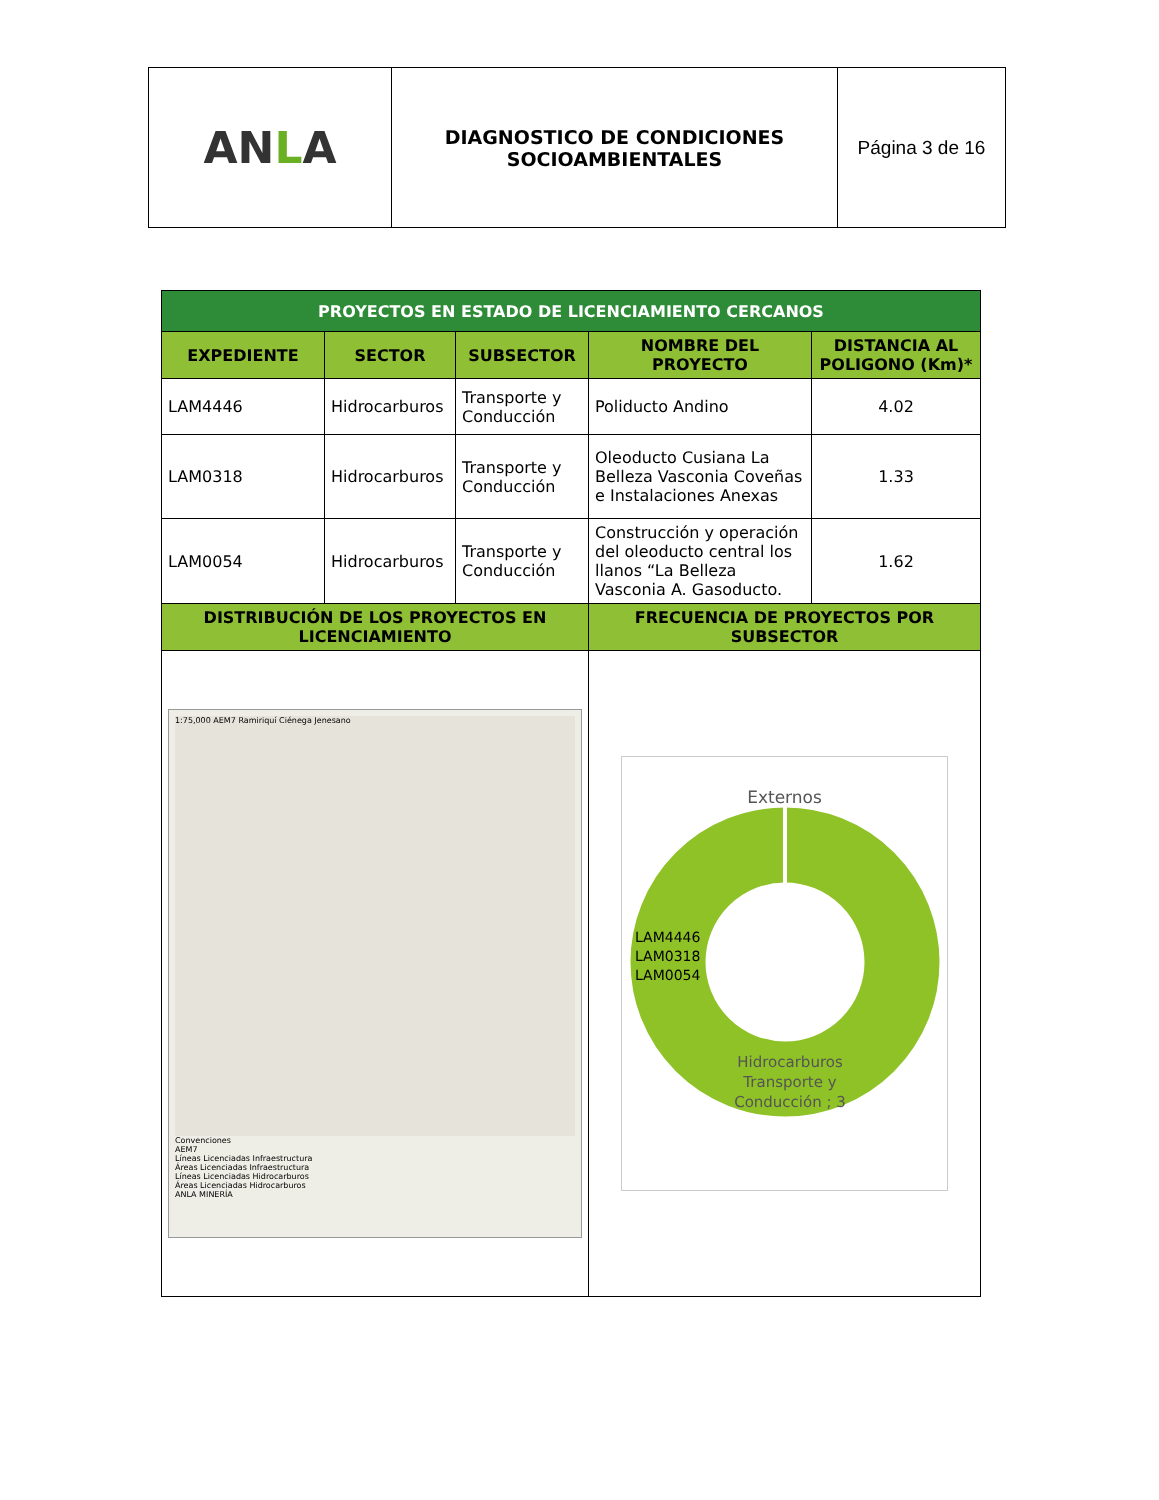| AN L A | DIAGNOSTICO DE CONDICIONES SOCIOAMBIENTALES | Página 3 de 16 |
| PROYECTOS EN ESTADO DE LICENCIAMIENTO CERCANOS | | | | |
| --- | --- | --- | --- | --- |
| EXPEDIENTE | SECTOR | SUBSECTOR | NOMBRE DEL PROYECTO | DISTANCIA AL POLIGONO (Km)* |
| LAM4446 | Hidrocarburos | Transporte y Conducción | Poliducto Andino | 4.02 |
| LAM0318 | Hidrocarburos | Transporte y Conducción | Oleoducto Cusiana La Belleza Vasconia Coveñas e Instalaciones Anexas | 1.33 |
| LAM0054 | Hidrocarburos | Transporte y Conducción | Construcción y operación del oleoducto central los llanos “La Belleza Vasconia A. Gasoducto. | 1.62 |
| DISTRIBUCIÓN DE LOS PROYECTOS EN LICENCIAMIENTO | | | FRECUENCIA DE PROYECTOS POR SUBSECTOR | |
| 1:75,000 AEM7 Ramiriquí Ciénega Jenesano Convenciones AEM7 Líneas Licenciadas Infraestructura Áreas Licenciadas Infraestructura Líneas Licenciadas Hidrocarburos Áreas Licenciadas Hidrocarburos ANLA MINERÍA | | | Externos LAM4446 LAM0318 LAM0054 Hidrocarburos Transporte y Conducción ; 3 | |